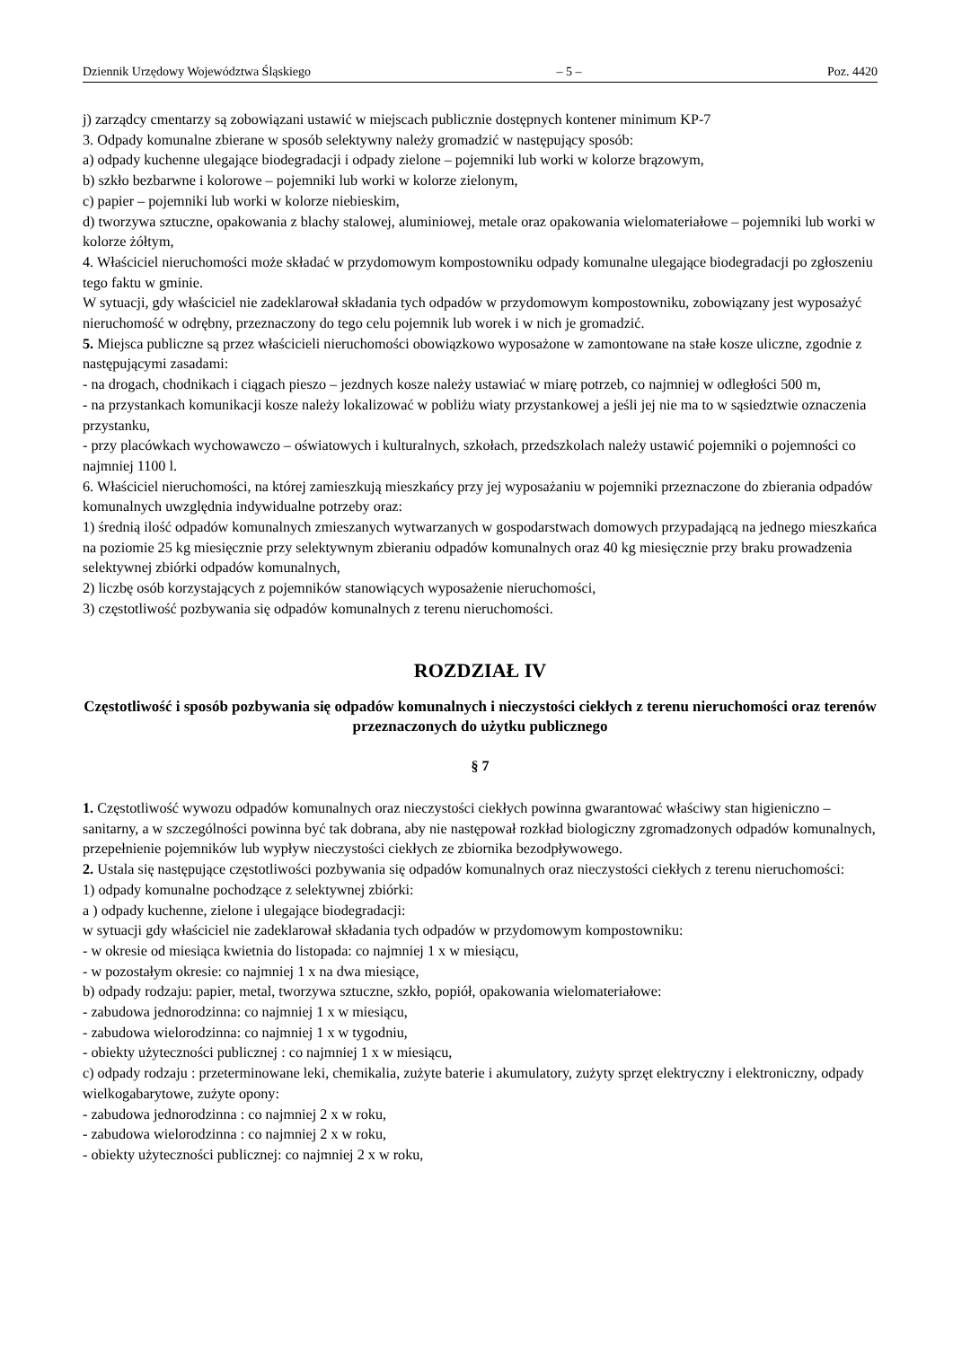Dziennik Urzędowy Województwa Śląskiego – 5 – Poz. 4420
j) zarządcy cmentarzy są zobowiązani ustawić w miejscach publicznie dostępnych kontener minimum KP-7
3. Odpady komunalne zbierane w sposób selektywny należy gromadzić w następujący sposób:
a) odpady kuchenne ulegające biodegradacji i odpady zielone – pojemniki lub worki w kolorze brązowym,
b) szkło bezbarwne i kolorowe – pojemniki lub worki w kolorze zielonym,
c) papier – pojemniki lub worki w kolorze niebieskim,
d) tworzywa sztuczne, opakowania z blachy stalowej, aluminiowej, metale oraz opakowania wielomateriałowe – pojemniki lub worki w kolorze żółtym,
4. Właściciel nieruchomości może składać w przydomowym kompostowniku odpady komunalne ulegające biodegradacji po zgłoszeniu tego faktu w gminie.
W sytuacji, gdy właściciel nie zadeklarował składania tych odpadów w przydomowym kompostowniku, zobowiązany jest wyposażyć nieruchomość w odrębny, przeznaczony do tego celu pojemnik lub worek i w nich je gromadzić.
5. Miejsca publiczne są przez właścicieli nieruchomości obowiązkowo wyposażone w zamontowane na stałe kosze uliczne, zgodnie z następującymi zasadami:
- na drogach, chodnikach i ciągach pieszo – jezdnych kosze należy ustawiać w miarę potrzeb, co najmniej w odległości 500 m,
- na przystankach komunikacji kosze należy lokalizować w pobliżu wiaty przystankowej a jeśli jej nie ma to w sąsiedztwie oznaczenia przystanku,
- przy placówkach wychowawczo – oświatowych i kulturalnych, szkołach, przedszkolach należy ustawić pojemniki o pojemności co najmniej 1100 l.
6. Właściciel nieruchomości, na której zamieszkują mieszkańcy przy jej wyposażaniu w pojemniki przeznaczone do zbierania odpadów komunalnych uwzględnia indywidualne potrzeby oraz:
1) średnią ilość odpadów komunalnych zmieszanych wytwarzanych w gospodarstwach domowych przypadającą na jednego mieszkańca na poziomie 25 kg miesięcznie przy selektywnym zbieraniu odpadów komunalnych oraz 40 kg miesięcznie przy braku prowadzenia selektywnej zbiórki odpadów komunalnych,
2) liczbę osób korzystających z pojemników stanowiących wyposażenie nieruchomości,
3) częstotliwość pozbywania się odpadów komunalnych z terenu nieruchomości.
ROZDZIAŁ IV
Częstotliwość i sposób pozbywania się odpadów komunalnych i nieczystości ciekłych z terenu nieruchomości oraz terenów przeznaczonych do użytku publicznego
§ 7
1. Częstotliwość wywozu odpadów komunalnych oraz nieczystości ciekłych powinna gwarantować właściwy stan higieniczno – sanitarny, a w szczególności powinna być tak dobrana, aby nie następował rozkład biologiczny zgromadzonych odpadów komunalnych, przepełnienie pojemników lub wypływ nieczystości ciekłych ze zbiornika bezodpływowego.
2. Ustala się następujące częstotliwości pozbywania się odpadów komunalnych oraz nieczystości ciekłych z terenu nieruchomości:
1) odpady komunalne pochodzące z selektywnej zbiórki:
a ) odpady kuchenne, zielone i ulegające biodegradacji:
w sytuacji gdy właściciel nie zadeklarował składania tych odpadów w przydomowym kompostowniku:
- w okresie od miesiąca kwietnia do listopada: co najmniej 1 x w miesiącu,
- w pozostałym okresie: co najmniej 1 x na dwa miesiące,
b) odpady rodzaju: papier, metal, tworzywa sztuczne, szkło, popiół, opakowania wielomateriałowe:
- zabudowa jednorodzinna: co najmniej 1 x w miesiącu,
- zabudowa wielorodzinna: co najmniej 1 x w tygodniu,
- obiekty użyteczności publicznej : co najmniej 1 x w miesiącu,
c) odpady rodzaju : przeterminowane leki, chemikalia, zużyte baterie i akumulatory, zużyty sprzęt elektryczny i elektroniczny, odpady wielkogabarytowe, zużyte opony:
- zabudowa jednorodzinna : co najmniej 2 x w roku,
- zabudowa wielorodzinna : co najmniej 2 x w roku,
- obiekty użyteczności publicznej: co najmniej 2 x w roku,